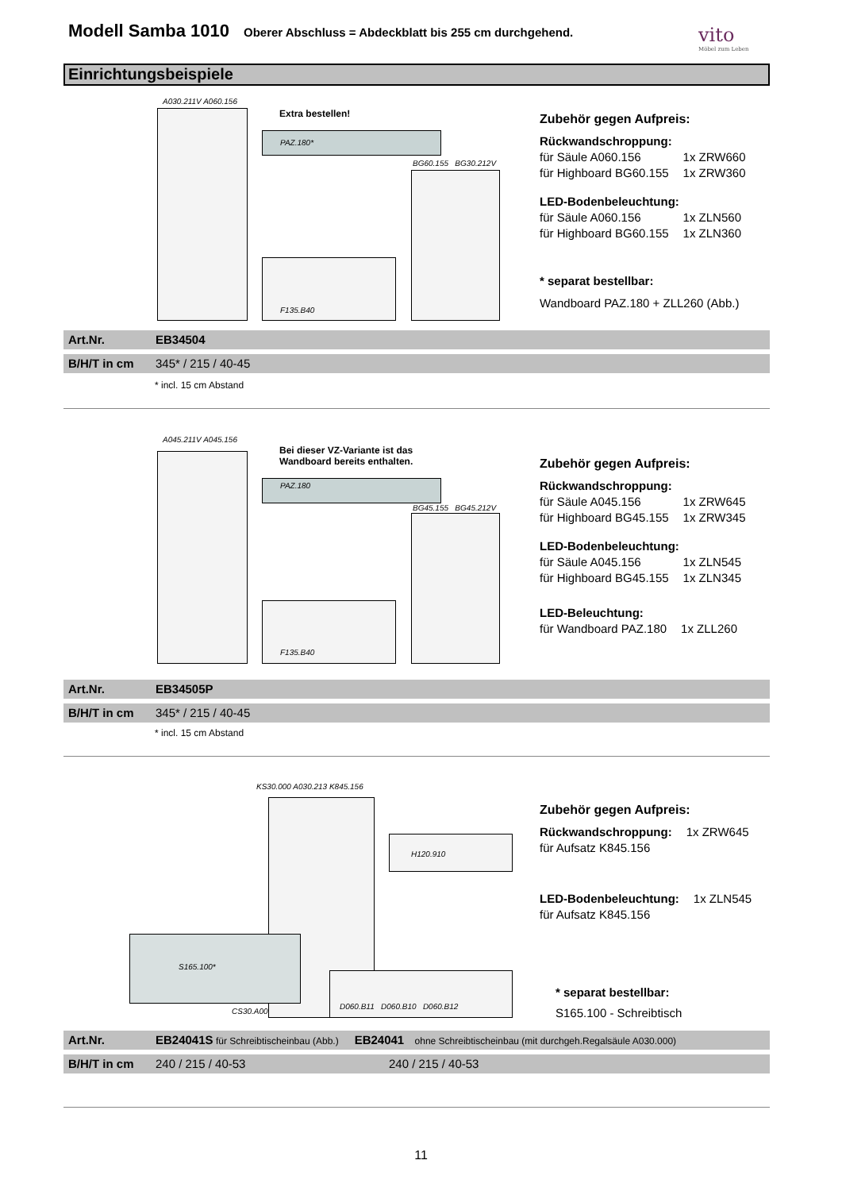Modell Samba 1010
Oberer Abschluss = Abdeckblatt bis 255 cm durchgehend.
vito
Möbel zum Leben
Einrichtungsbeispiele
A030.211V A060.156
Extra bestellen!
PAZ.180*
BG60.155 BG30.212V
F135.B40
Zubehör gegen Aufpreis:
Rückwandschroppung:
| für Säule A060.156 | 1x ZRW660 |
| für Highboard BG60.155 | 1x ZRW360 |
LED-Bodenbeleuchtung:
| für Säule A060.156 | 1x ZLN560 |
| für Highboard BG60.155 | 1x ZLN360 |
* separat bestellbar:
Wandboard PAZ.180 + ZLL260 (Abb.)
Art.Nr. EB34504
B/H/T in cm 345* / 215 / 40-45
* incl. 15 cm Abstand
A045.211V A045.156
Bei dieser VZ-Variante ist das
Wandboard bereits enthalten.
PAZ.180
BG45.155 BG45.212V
F135.B40
Zubehör gegen Aufpreis:
Rückwandschroppung:
| für Säule A045.156 | 1x ZRW645 |
| für Highboard BG45.155 | 1x ZRW345 |
LED-Bodenbeleuchtung:
| für Säule A045.156 | 1x ZLN545 |
| für Highboard BG45.155 | 1x ZLN345 |
LED-Beleuchtung:
| für Wandboard PAZ.180 | 1x ZLL260 |
Art.Nr. EB34505P
B/H/T in cm 345* / 215 / 40-45
* incl. 15 cm Abstand
KS30.000 A030.213 K845.156
H120.910
S165.100*
D060.B11 D060.B10 D060.B12
CS30.A00
Zubehör gegen Aufpreis:
| Rückwandschroppung: | 1x ZRW645 |
| für Aufsatz K845.156 | |
| LED-Bodenbeleuchtung: | 1x ZLN545 |
| für Aufsatz K845.156 | |
* separat bestellbar:
S165.100 - Schreibtisch
Art.Nr. EB24041S für Schreibtischeinbau (Abb.) EB24041 ohne Schreibtischeinbau (mit durchgeh.Regalsäule A030.000)
B/H/T in cm 240 / 215 / 40-53 240 / 215 / 40-53
11